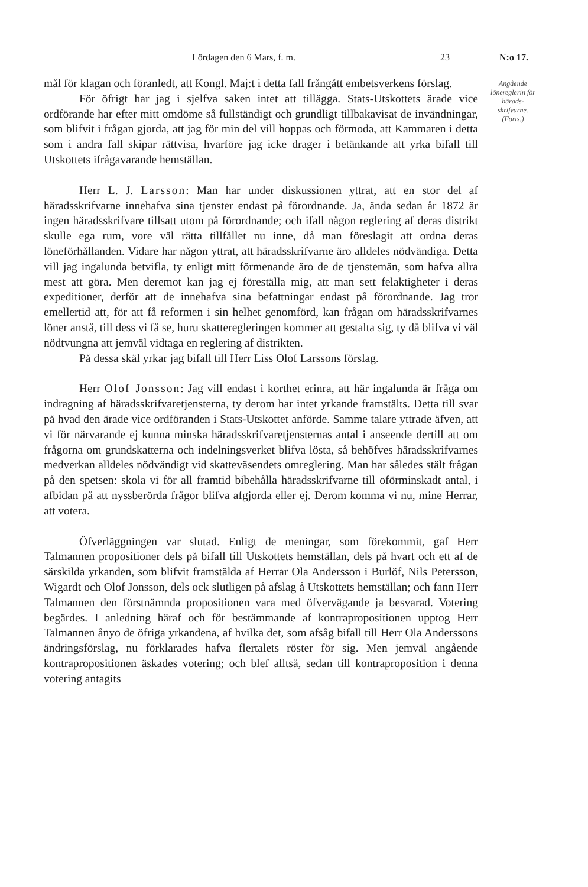Lördagen den 6 Mars, f. m. 23 N:o 17.
Angående lönereglerin för härads­skrifvarne. (Forts.)
mål för klagan och föranledt, att Kongl. Maj:t i detta fall frångått embetsverkens förslag.
För öfrigt har jag i sjelfva saken intet att tillägga. Stats-Utskottets ärade vice ordförande har efter mitt omdöme så fullständigt och grundligt tillbakavisat de invändningar, som blifvit i frågan gjorda, att jag för min del vill hoppas och förmoda, att Kammaren i detta som i andra fall skipar rättvisa, hvarföre jag icke drager i betänkande att yrka bifall till Utskottets ifrågavarande hemställan.
Herr L. J. Larsson: Man har under diskussionen yttrat, att en stor del af häradsskrifvarne innehafva sina tjenster endast på förordnande. Ja, ända sedan år 1872 är ingen häradsskrifvare tillsatt utom på förordnande; och ifall någon reglering af deras distrikt skulle ega rum, vore väl rätta tillfället nu inne, då man föreslagit att ordna deras löneförhållanden. Vidare har någon yttrat, att häradsskrifvarne äro alldeles nödvändiga. Detta vill jag ingalunda betvifla, ty enligt mitt förmenande äro de de tjenstemän, som hafva allra mest att göra. Men deremot kan jag ej föreställa mig, att man sett felaktigheter i deras expeditioner, derför att de innehafva sina befattningar endast på förordnande. Jag tror emellertid att, för att få reformen i sin helhet genomförd, kan frågan om häradsskrifvarnes löner anstå, till dess vi få se, huru skatteregleringen kommer att gestalta sig, ty då blifva vi väl nödtvungna att jemväl vidtaga en reglering af distrikten.
På dessa skäl yrkar jag bifall till Herr Liss Olof Larssons förslag.
Herr Olof Jonsson: Jag vill endast i korthet erinra, att här ingalunda är fråga om indragning af häradsskrifvaretjensterna, ty derom har intet yrkande framstälts. Detta till svar på hvad den ärade vice ordföranden i Stats-Utskottet anförde. Samme talare yttrade äfven, att vi för närvarande ej kunna minska häradsskrifvaretjensternas antal i anseende dertill att om frågorna om grundskatterna och indelningsverket blifva lösta, så behöfves häradsskrifvarnes medverkan alldeles nödvändigt vid skatteväsendets omreglering. Man har således stält frågan på den spetsen: skola vi för all framtid bibehålla häradsskrifvarne till oförminskadt antal, i afbidan på att nyssberörda frågor blifva afgjorda eller ej. Derom komma vi nu, mine Herrar, att votera.
Öfverläggningen var slutad. Enligt de meningar, som förekommit, gaf Herr Talmannen propositioner dels på bifall till Utskottets hemställan, dels på hvart och ett af de särskilda yrkanden, som blifvit framstälda af Herrar Ola Andersson i Burlöf, Nils Petersson, Wigardt och Olof Jonsson, dels ock slutligen på afslag å Utskottets hemställan; och fann Herr Talmannen den förstnämnda propositionen vara med öfvervägande ja besvarad. Votering begärdes. I anledning häraf och för bestämmande af kontrapropositionen upptog Herr Talmannen ånyo de öfriga yrkandena, af hvilka det, som afsåg bifall till Herr Ola Anderssons ändringsförslag, nu förklarades hafva flertalets röster för sig. Men jemväl angående kontrapropositionen äskades votering; och blef alltså, sedan till kontraproposition i denna votering antagits